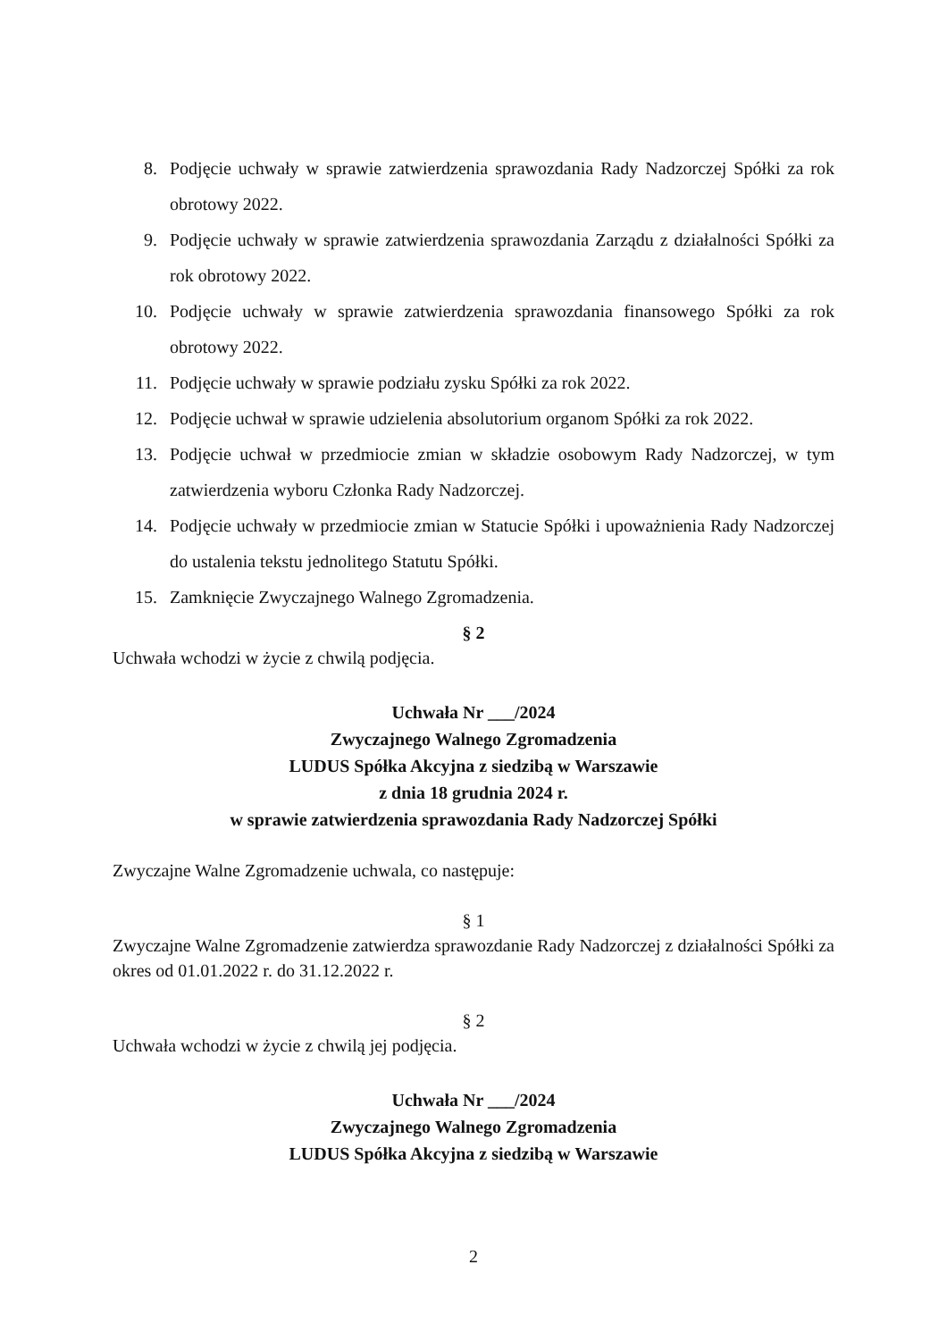8. Podjęcie uchwały w sprawie zatwierdzenia sprawozdania Rady Nadzorczej Spółki za rok obrotowy 2022.
9. Podjęcie uchwały w sprawie zatwierdzenia sprawozdania Zarządu z działalności Spółki za rok obrotowy 2022.
10. Podjęcie uchwały w sprawie zatwierdzenia sprawozdania finansowego Spółki za rok obrotowy 2022.
11. Podjęcie uchwały w sprawie podziału zysku Spółki za rok 2022.
12. Podjęcie uchwał w sprawie udzielenia absolutorium organom Spółki za rok 2022.
13. Podjęcie uchwał w przedmiocie zmian w składzie osobowym Rady Nadzorczej, w tym zatwierdzenia wyboru Członka Rady Nadzorczej.
14. Podjęcie uchwały w przedmiocie zmian w Statucie Spółki i upoważnienia Rady Nadzorczej do ustalenia tekstu jednolitego Statutu Spółki.
15. Zamknięcie Zwyczajnego Walnego Zgromadzenia.
§ 2
Uchwała wchodzi w życie z chwilą podjęcia.
Uchwała Nr ___/2024
Zwyczajnego Walnego Zgromadzenia
LUDUS Spółka Akcyjna z siedzibą w Warszawie
z dnia 18 grudnia 2024 r.
w sprawie zatwierdzenia sprawozdania Rady Nadzorczej Spółki
Zwyczajne Walne Zgromadzenie uchwala, co następuje:
§ 1
Zwyczajne Walne Zgromadzenie zatwierdza sprawozdanie Rady Nadzorczej z działalności Spółki za okres od 01.01.2022 r. do 31.12.2022 r.
§ 2
Uchwała wchodzi w życie z chwilą jej podjęcia.
Uchwała Nr ___/2024
Zwyczajnego Walnego Zgromadzenia
LUDUS Spółka Akcyjna z siedzibą w Warszawie
2